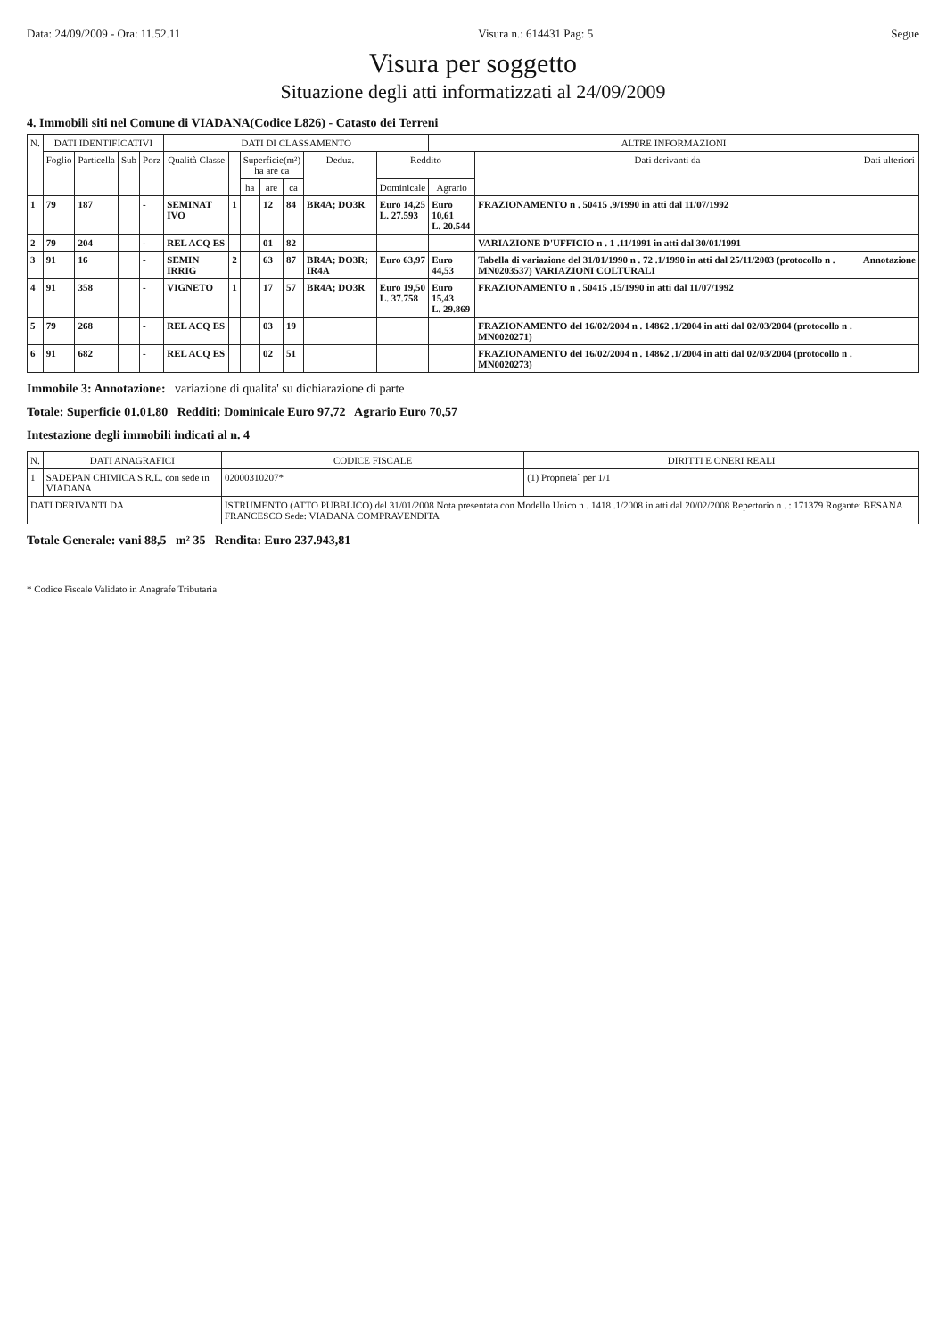Data: 24/09/2009 - Ora: 11.52.11 Visura n.: 614431 Pag: 5 Segue
Visura per soggetto
Situazione degli atti informatizzati al 24/09/2009
4. Immobili siti nel Comune di VIADANA(Codice L826) - Catasto dei Terreni
| N. | DATI IDENTIFICATIVI | | | | DATI DI CLASSAMENTO | | | | | | | ALTRE INFORMAZIONI | | |
| --- | --- | --- | --- | --- | --- | --- | --- | --- | --- | --- | --- | --- | --- | --- |
| | Foglio | Particella | Sub | Porz | Qualità Classe | | Superficie(m²) ha are ca | | | Deduz. | Reddito | | Dati derivanti da | Dati ulteriori |
| | | | | | | | ha | are | ca | | Dominicale | Agrario | | |
| 1 | 79 | 187 | | - | SEMINAT IVO | 1 | | 12 | 84 | BR4A; DO3R | Euro 14,25 L. 27.593 | Euro 10,61 L. 20.544 | FRAZIONAMENTO n . 50415 .9/1990 in atti dal 11/07/1992 | |
| 2 | 79 | 204 | | - | REL ACQ ES | | | 01 | 82 | | | | VARIAZIONE D'UFFICIO n . 1 .11/1991 in atti dal 30/01/1991 | |
| 3 | 91 | 16 | | - | SEMIN IRRIG | 2 | | 63 | 87 | BR4A; DO3R; IR4A | Euro 63,97 | Euro 44,53 | Tabella di variazione del 31/01/1990 n . 72 .1/1990 in atti dal 25/11/2003 (protocollo n . MN0203537) VARIAZIONI COLTURALI | Annotazione |
| 4 | 91 | 358 | | - | VIGNETO | 1 | | 17 | 57 | BR4A; DO3R | Euro 19,50 L. 37.758 | Euro 15,43 L. 29.869 | FRAZIONAMENTO n . 50415 .15/1990 in atti dal 11/07/1992 | |
| 5 | 79 | 268 | | - | REL ACQ ES | | | 03 | 19 | | | | FRAZIONAMENTO del 16/02/2004 n . 14862 .1/2004 in atti dal 02/03/2004 (protocollo n . MN0020271) | |
| 6 | 91 | 682 | | - | REL ACQ ES | | | 02 | 51 | | | | FRAZIONAMENTO del 16/02/2004 n . 14862 .1/2004 in atti dal 02/03/2004 (protocollo n . MN0020273) | |
Immobile 3: Annotazione: variazione di qualita' su dichiarazione di parte
Totale: Superficie 01.01.80 Redditi: Dominicale Euro 97,72 Agrario Euro 70,57
Intestazione degli immobili indicati al n. 4
| N. | DATI ANAGRAFICI | CODICE FISCALE | DIRITTI E ONERI REALI |
| --- | --- | --- | --- |
| 1 | SADEPAN CHIMICA S.R.L. con sede in VIADANA | 02000310207* | (1) Proprieta` per 1/1 |
| DATI DERIVANTI DA | | ISTRUMENTO (ATTO PUBBLICO) del 31/01/2008 Nota presentata con Modello Unico n . 1418 .1/2008 in atti dal 20/02/2008 Repertorio n . : 171379 Rogante: BESANA FRANCESCO Sede: VIADANA COMPRAVENDITA | |
Totale Generale: vani 88,5 m² 35 Rendita: Euro 237.943,81
* Codice Fiscale Validato in Anagrafe Tributaria